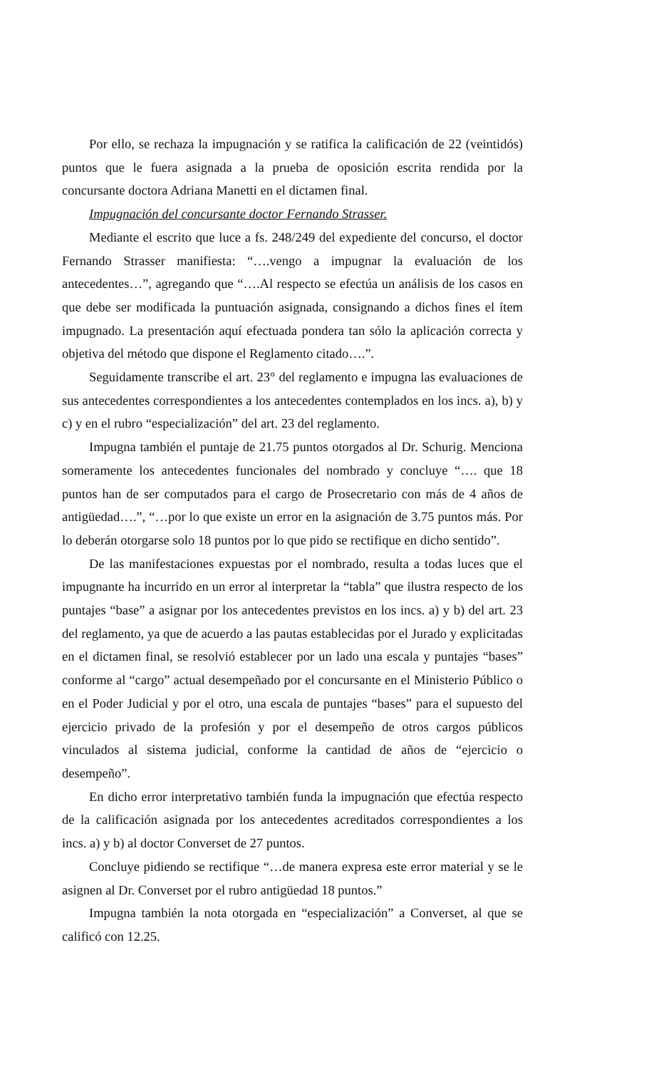Por ello, se rechaza la impugnación y se ratifica la calificación de 22 (veintidós) puntos que le fuera asignada a la prueba de oposición escrita rendida por la concursante doctora Adriana Manetti en el dictamen final.
Impugnación del concursante doctor Fernando Strasser.
Mediante el escrito que luce a fs. 248/249 del expediente del concurso, el doctor Fernando Strasser manifiesta: “….vengo a impugnar la evaluación de los antecedentes…”, agregando que “….Al respecto se efectúa un análisis de los casos en que debe ser modificada la puntuación asignada, consignando a dichos fines el ítem impugnado. La presentación aquí efectuada pondera tan sólo la aplicación correcta y objetiva del método que dispone el Reglamento citado….”.
Seguidamente transcribe el art. 23° del reglamento e impugna las evaluaciones de sus antecedentes correspondientes a los antecedentes contemplados en los incs. a), b) y c) y en el rubro “especialización” del art. 23 del reglamento.
Impugna también el puntaje de 21.75 puntos otorgados al Dr. Schurig. Menciona someramente los antecedentes funcionales del nombrado y concluye “…. que 18 puntos han de ser computados para el cargo de Prosecretario con más de 4 años de antigüedad….”, “…por lo que existe un error en la asignación de 3.75 puntos más. Por lo deberán otorgarse solo 18 puntos por lo que pido se rectifique en dicho sentido”.
De las manifestaciones expuestas por el nombrado, resulta a todas luces que el impugnante ha incurrido en un error al interpretar la “tabla” que ilustra respecto de los puntajes “base” a asignar por los antecedentes previstos en los incs. a) y b) del art. 23 del reglamento, ya que de acuerdo a las pautas establecidas por el Jurado y explicitadas en el dictamen final, se resolvió establecer por un lado una escala y puntajes “bases” conforme al “cargo” actual desempeñado por el concursante en el Ministerio Público o en el Poder Judicial y por el otro, una escala de puntajes “bases” para el supuesto del ejercicio privado de la profesión y por el desempeño de otros cargos públicos vinculados al sistema judicial, conforme la cantidad de años de “ejercicio o desempeño”.
En dicho error interpretativo también funda la impugnación que efectúa respecto de la calificación asignada por los antecedentes acreditados correspondientes a los incs. a) y b) al doctor Converset de 27 puntos.
Concluye pidiendo se rectifique “…de manera expresa este error material y se le asignen al Dr. Converset por el rubro antigüedad 18 puntos.”
Impugna también la nota otorgada en “especialización” a Converset, al que se calificó con 12.25.